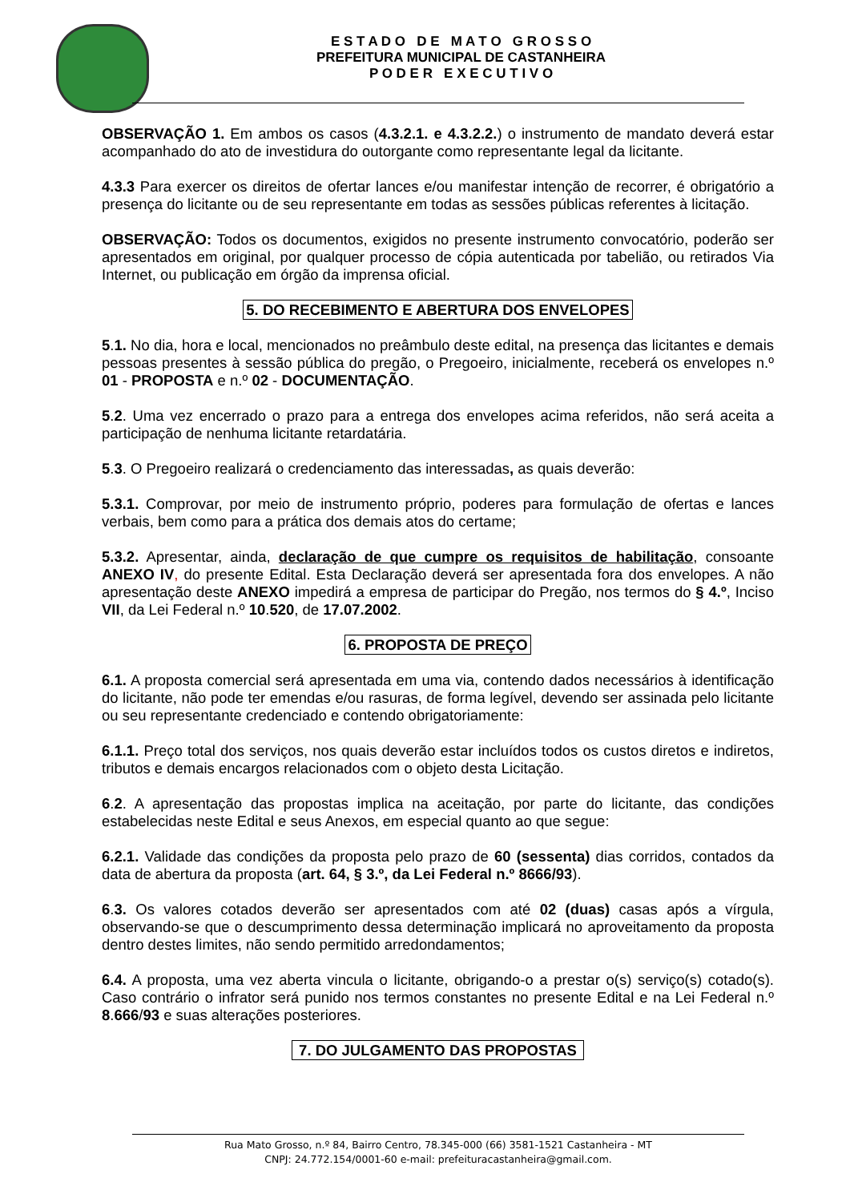E S T A D O D E M A T O G R O S S O
PREFEITURA MUNICIPAL DE CASTANHEIRA
P O D E R E X E C U T I V O
OBSERVAÇÃO 1. Em ambos os casos (4.3.2.1. e 4.3.2.2.) o instrumento de mandato deverá estar acompanhado do ato de investidura do outorgante como representante legal da licitante.
4.3.3 Para exercer os direitos de ofertar lances e/ou manifestar intenção de recorrer, é obrigatório a presença do licitante ou de seu representante em todas as sessões públicas referentes à licitação.
OBSERVAÇÃO: Todos os documentos, exigidos no presente instrumento convocatório, poderão ser apresentados em original, por qualquer processo de cópia autenticada por tabelião, ou retirados Via Internet, ou publicação em órgão da imprensa oficial.
5. DO RECEBIMENTO E ABERTURA DOS ENVELOPES
5.1. No dia, hora e local, mencionados no preâmbulo deste edital, na presença das licitantes e demais pessoas presentes à sessão pública do pregão, o Pregoeiro, inicialmente, receberá os envelopes n.º 01 - PROPOSTA e n.º 02 - DOCUMENTAÇÃO.
5.2. Uma vez encerrado o prazo para a entrega dos envelopes acima referidos, não será aceita a participação de nenhuma licitante retardatária.
5.3. O Pregoeiro realizará o credenciamento das interessadas, as quais deverão:
5.3.1. Comprovar, por meio de instrumento próprio, poderes para formulação de ofertas e lances verbais, bem como para a prática dos demais atos do certame;
5.3.2. Apresentar, ainda, declaração de que cumpre os requisitos de habilitação, consoante ANEXO IV, do presente Edital. Esta Declaração deverá ser apresentada fora dos envelopes. A não apresentação deste ANEXO impedirá a empresa de participar do Pregão, nos termos do § 4.º, Inciso VII, da Lei Federal n.º 10.520, de 17.07.2002.
6. PROPOSTA DE PREÇO
6.1. A proposta comercial será apresentada em uma via, contendo dados necessários à identificação do licitante, não pode ter emendas e/ou rasuras, de forma legível, devendo ser assinada pelo licitante ou seu representante credenciado e contendo obrigatoriamente:
6.1.1. Preço total dos serviços, nos quais deverão estar incluídos todos os custos diretos e indiretos, tributos e demais encargos relacionados com o objeto desta Licitação.
6.2. A apresentação das propostas implica na aceitação, por parte do licitante, das condições estabelecidas neste Edital e seus Anexos, em especial quanto ao que segue:
6.2.1. Validade das condições da proposta pelo prazo de 60 (sessenta) dias corridos, contados da data de abertura da proposta (art. 64, § 3.º, da Lei Federal n.º 8666/93).
6.3. Os valores cotados deverão ser apresentados com até 02 (duas) casas após a vírgula, observando-se que o descumprimento dessa determinação implicará no aproveitamento da proposta dentro destes limites, não sendo permitido arredondamentos;
6.4. A proposta, uma vez aberta vincula o licitante, obrigando-o a prestar o(s) serviço(s) cotado(s). Caso contrário o infrator será punido nos termos constantes no presente Edital e na Lei Federal n.º 8.666/93 e suas alterações posteriores.
7. DO JULGAMENTO DAS PROPOSTAS
Rua Mato Grosso, n.º 84, Bairro Centro, 78.345-000 (66) 3581-1521 Castanheira - MT
CNPJ: 24.772.154/0001-60 e-mail: prefeituracastanheira@gmail.com.